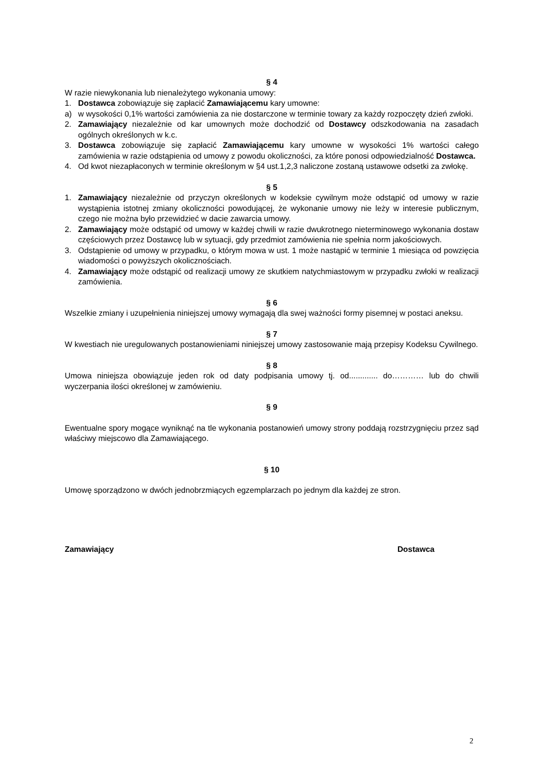§ 4
W razie niewykonania lub nienależytego wykonania umowy:
1. Dostawca zobowiązuje się zapłacić Zamawiającemu kary umowne:
a) w wysokości 0,1% wartości zamówienia za nie dostarczone w terminie towary za każdy rozpoczęty dzień zwłoki.
2. Zamawiający niezależnie od kar umownych może dochodzić od Dostawcy odszkodowania na zasadach ogólnych określonych w k.c.
3. Dostawca zobowiązuje się zapłacić Zamawiającemu kary umowne w wysokości 1% wartości całego zamówienia w razie odstąpienia od umowy z powodu okoliczności, za które ponosi odpowiedzialność Dostawca.
4. Od kwot niezapłaconych w terminie określonym w §4 ust.1,2,3 naliczone zostaną ustawowe odsetki za zwłokę.
§ 5
1. Zamawiający niezależnie od przyczyn określonych w kodeksie cywilnym może odstąpić od umowy w razie wystąpienia istotnej zmiany okoliczności powodującej, że wykonanie umowy nie leży w interesie publicznym, czego nie można było przewidzieć w dacie zawarcia umowy.
2. Zamawiający może odstąpić od umowy w każdej chwili w razie dwukrotnego nieterminowego wykonania dostaw częściowych przez Dostawcę lub w sytuacji, gdy przedmiot zamówienia nie spełnia norm jakościowych.
3. Odstąpienie od umowy w przypadku, o którym mowa w ust. 1 może nastąpić w terminie 1 miesiąca od powzięcia wiadomości o powyższych okolicznościach.
4. Zamawiający może odstąpić od realizacji umowy ze skutkiem natychmiastowym w przypadku zwłoki w realizacji zamówienia.
§ 6
Wszelkie zmiany i uzupełnienia niniejszej umowy wymagają dla swej ważności formy pisemnej w postaci aneksu.
§ 7
W kwestiach nie uregulowanych postanowieniami niniejszej umowy zastosowanie mają przepisy Kodeksu Cywilnego.
§ 8
Umowa niniejsza obowiązuje jeden rok od daty podpisania umowy tj. od............. do………… lub do chwili wyczerpania ilości określonej w zamówieniu.
§ 9
Ewentualne spory mogące wyniknąć na tle wykonania postanowień umowy strony poddają rozstrzygnięciu przez sąd właściwy miejscowo dla Zamawiającego.
§ 10
Umowę sporządzono w dwóch jednobrzmiących egzemplarzach po jednym dla każdej ze stron.
Zamawiający Dostawca
2